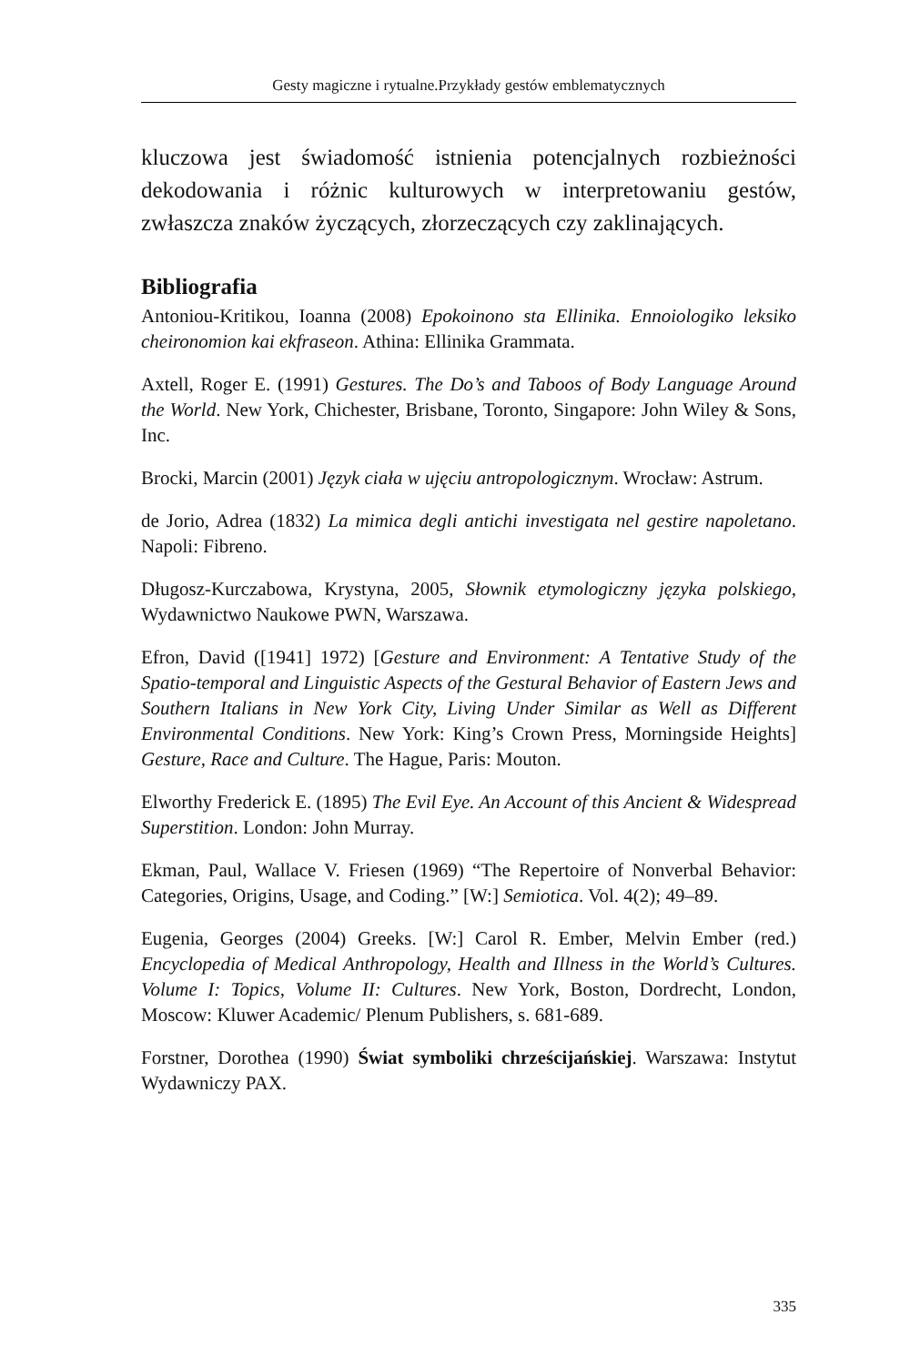Gesty magiczne i rytualne.Przykłady gestów emblematycznych
kluczowa jest świadomość istnienia potencjalnych rozbieżności dekodowania i różnic kulturowych w interpretowaniu gestów, zwłaszcza znaków życzących, złorzeczących czy zaklinających.
Bibliografia
Antoniou-Kritikou, Ioanna (2008) Epokoinono sta Ellinika. Ennoiologiko leksiko cheironomion kai ekfraseon. Athina: Ellinika Grammata.
Axtell, Roger E. (1991) Gestures. The Do’s and Taboos of Body Language Around the World. New York, Chichester, Brisbane, Toronto, Singapore: John Wiley & Sons, Inc.
Brocki, Marcin (2001) Język ciała w ujęciu antropologicznym. Wrocław: Astrum.
de Jorio, Adrea (1832) La mimica degli antichi investigata nel gestire napoletano. Napoli: Fibreno.
Długosz-Kurczabowa, Krystyna, 2005, Słownik etymologiczny języka polskiego, Wydawnictwo Naukowe PWN, Warszawa.
Efron, David ([1941] 1972) [Gesture and Environment: A Tentative Study of the Spatio-temporal and Linguistic Aspects of the Gestural Behavior of Eastern Jews and Southern Italians in New York City, Living Under Similar as Well as Different Environmental Conditions. New York: King’s Crown Press, Morningside Heights] Gesture, Race and Culture. The Hague, Paris: Mouton.
Elworthy Frederick E. (1895) The Evil Eye. An Account of this Ancient & Widespread Superstition. London: John Murray.
Ekman, Paul, Wallace V. Friesen (1969) “The Repertoire of Nonverbal Behavior: Categories, Origins, Usage, and Coding.” [W:] Semiotica. Vol. 4(2); 49–89.
Eugenia, Georges (2004) Greeks. [W:] Carol R. Ember, Melvin Ember (red.) Encyclopedia of Medical Anthropology, Health and Illness in the World’s Cultures. Volume I: Topics, Volume II: Cultures. New York, Boston, Dordrecht, London, Moscow: Kluwer Academic/ Plenum Publishers, s. 681-689.
Forstner, Dorothea (1990) Świat symboliki chrześcijańskiej. Warszawa: Instytut Wydawniczy PAX.
335